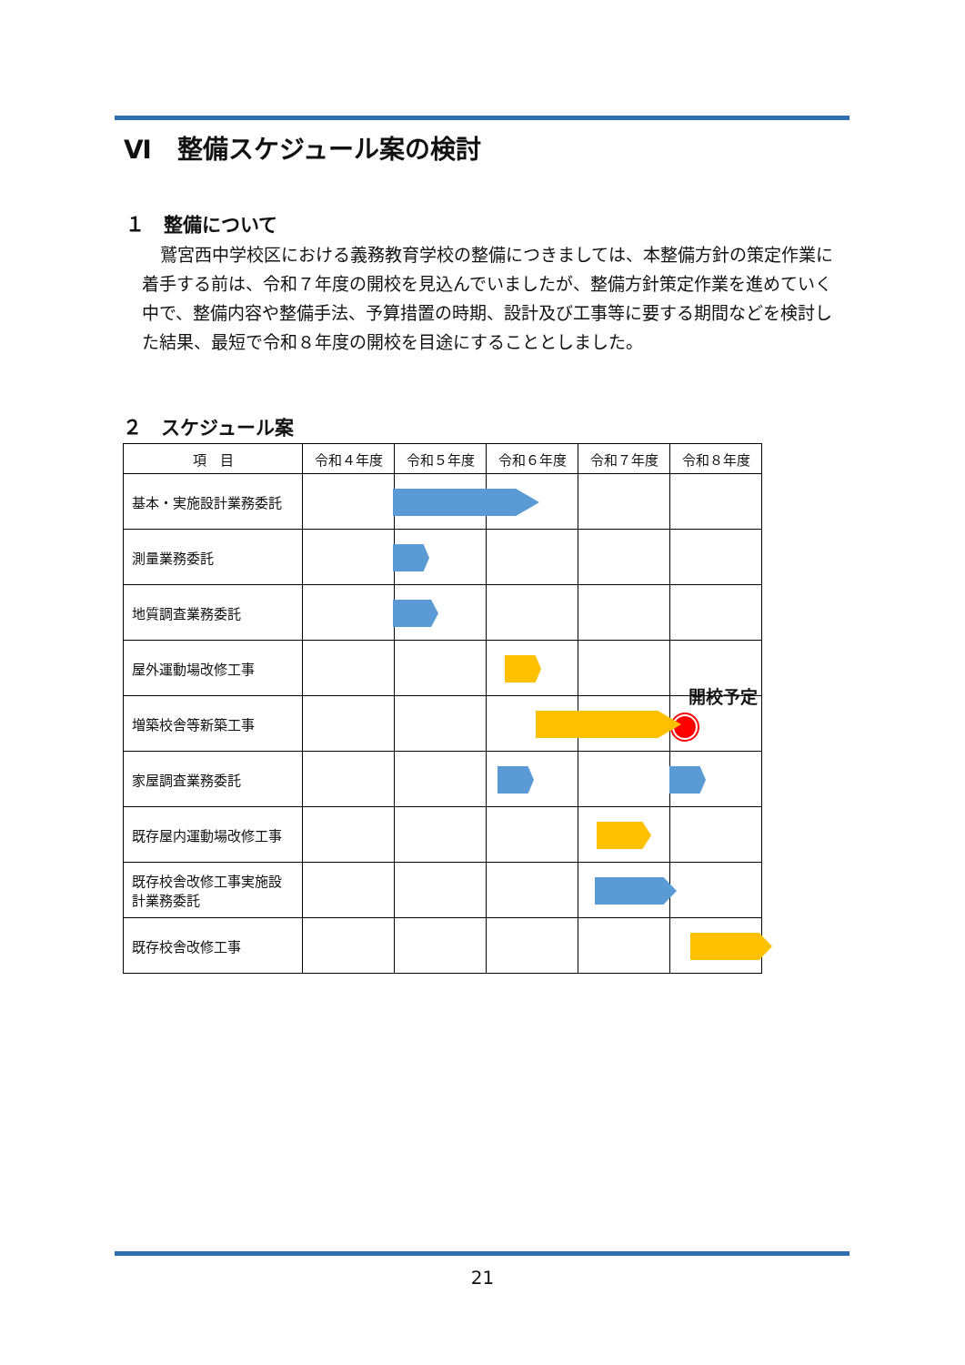Ⅵ　整備スケジュール案の検討
１　整備について
鷲宮西中学校区における義務教育学校の整備につきましては、本整備方針の策定作業に着手する前は、令和７年度の開校を見込んでいましたが、整備方針策定作業を進めていく中で、整備内容や整備手法、予算措置の時期、設計及び工事等に要する期間などを検討した結果、最短で令和８年度の開校を目途にすることとしました。
２　スケジュール案
| 項 目 | 令和４年度 | 令和５年度 | 令和６年度 | 令和７年度 | 令和８年度 |
| --- | --- | --- | --- | --- | --- |
| 基本・実施設計業務委託 | | | | | |
| 測量業務委託 | | | | | |
| 地質調査業務委託 | | | | | |
| 屋外運動場改修工事 | | | | | |
| 増築校舎等新築工事 | | | | | 開校予定 |
| 家屋調査業務委託 | | | | | |
| 既存屋内運動場改修工事 | | | | | |
| 既存校舎改修工事実施設 計業務委託 | | | | | |
| 既存校舎改修工事 | | | | | |
21